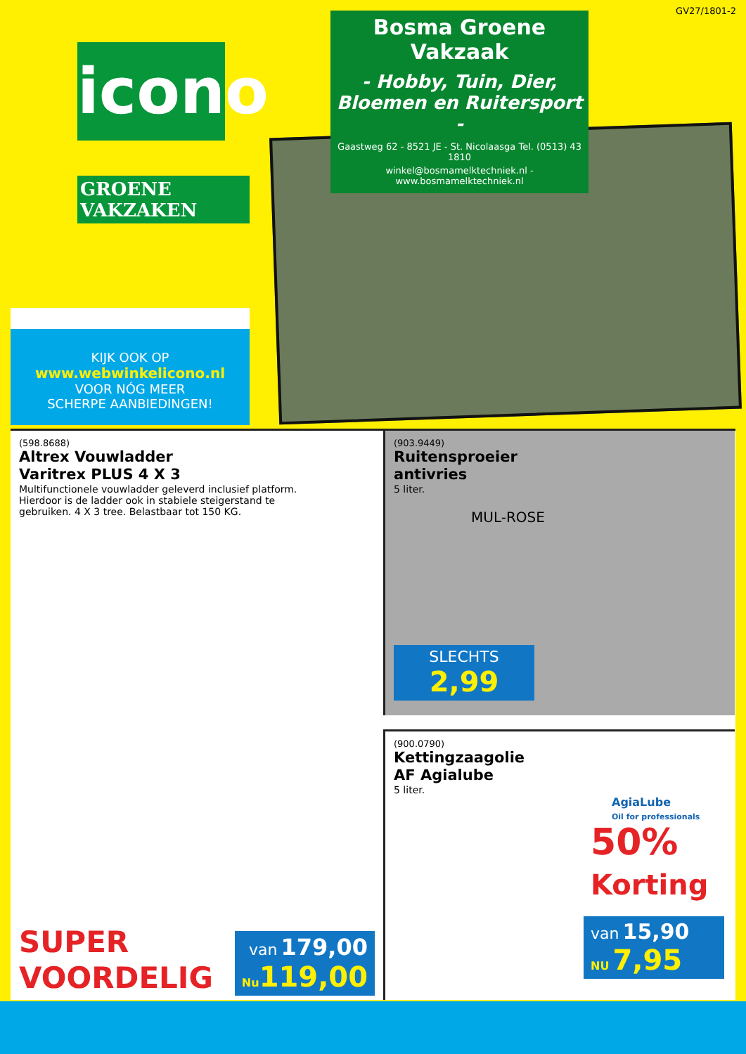GV27/1801-2
icono
GROENE VAKZAKEN
KIJK OOK OP
www.webwinkelicono.nl
VOOR NÓG MEER
SCHERPE AANBIEDINGEN!
Bosma Groene Vakzaak
- Hobby, Tuin, Dier,
Bloemen en Ruitersport -
Gaastweg 62 - 8521 JE - St. Nicolaasga Tel. (0513) 43 1810
winkel@bosmamelktechniek.nl - www.bosmamelktechniek.nl
(598.8688)
Altrex Vouwladder
Varitrex PLUS 4 X 3
Multifunctionele vouwladder geleverd inclusief platform.
Hierdoor is de ladder ook in stabiele steigerstand te
gebruiken. 4 X 3 tree. Belastbaar tot 150 KG.
SUPER
VOORDELIG
van 179,00
Nu 119,00
(903.9449)
Ruitensproeier
antivries
5 liter.
MUL-ROSE
SLECHTS
2,99
(900.0790)
Kettingzaagolie
AF Agialube
5 liter.
AgiaLube
Oil for professionals
50%
Korting
van 15,90
NU 7,95